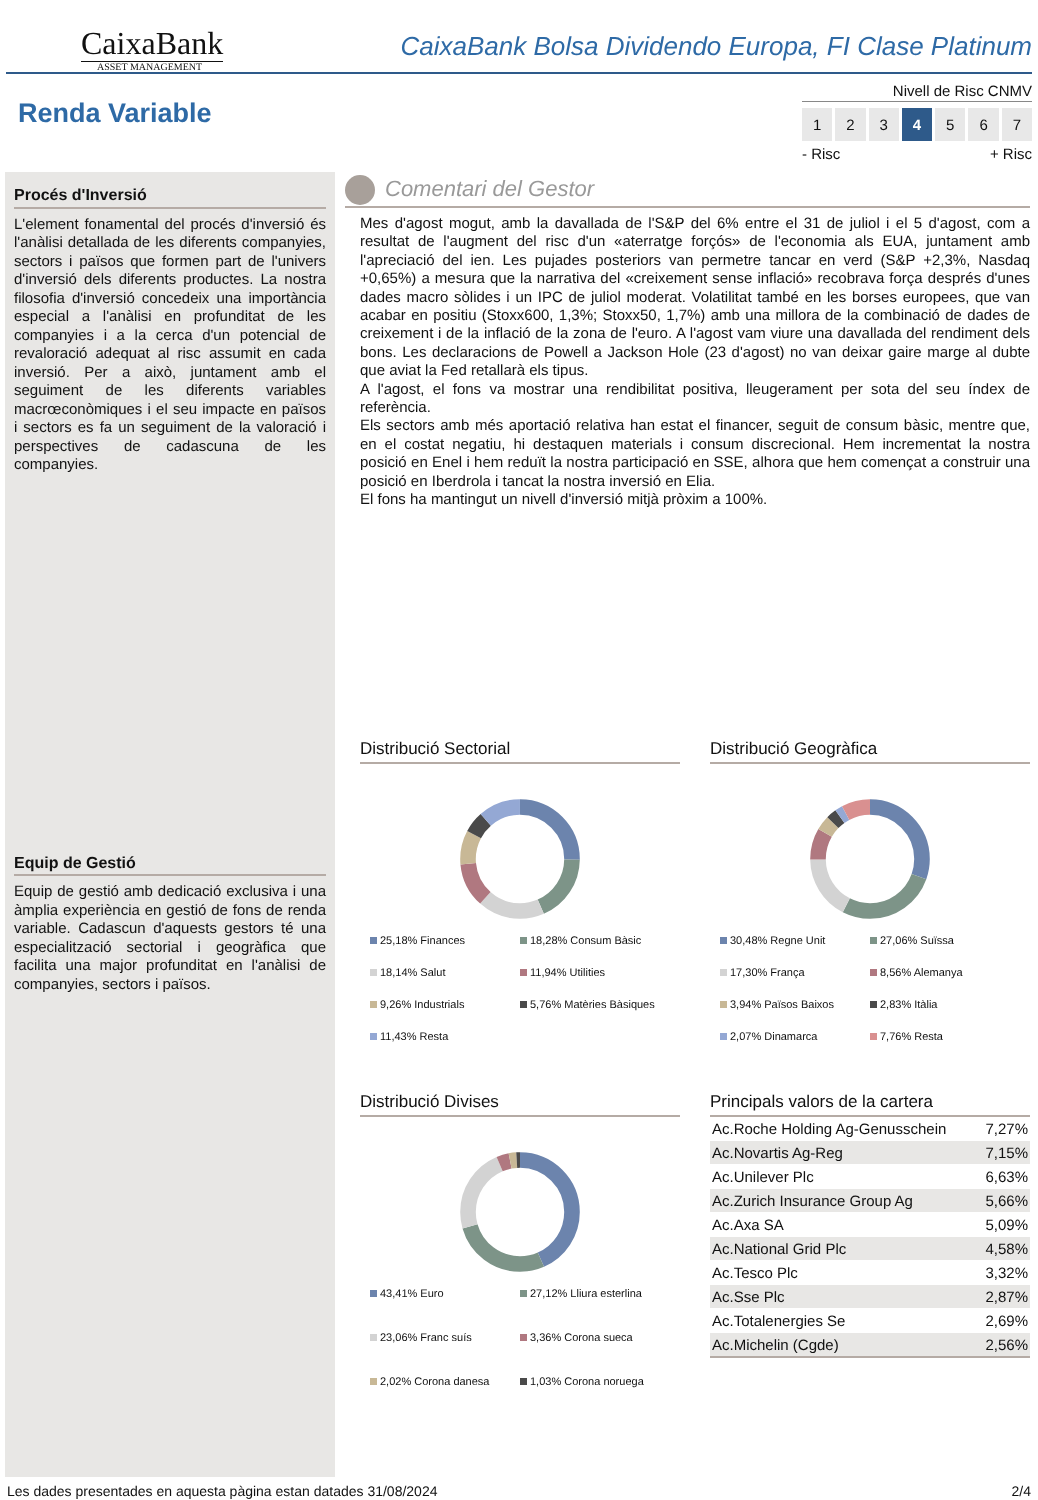CaixaBank
ASSET MANAGEMENT
CaixaBank Bolsa Dividendo Europa, FI Clase Platinum
Renda Variable
Nivell de Risc CNMV
1 2 3 4 5 6 7
- Risc + Risc
Procés d'Inversió
L'element fonamental del procés d'inversió és l'anàlisi detallada de les diferents companyies, sectors i països que formen part de l'univers d'inversió dels diferents productes. La nostra filosofia d'inversió concedeix una importància especial a l'anàlisi en profunditat de les companyies i a la cerca d'un potencial de revaloració adequat al risc assumit en cada inversió. Per a això, juntament amb el seguiment de les diferents variables macrœconòmiques i el seu impacte en països i sectors es fa un seguiment de la valoració i perspectives de cadascuna de les companyies.
Equip de Gestió
Equip de gestió amb dedicació exclusiva i una àmplia experiència en gestió de fons de renda variable. Cadascun d'aquests gestors té una especialització sectorial i geogràfica que facilita una major profunditat en l'anàlisi de companyies, sectors i països.
Comentari del Gestor
Mes d'agost mogut, amb la davallada de l'S&P del 6% entre el 31 de juliol i el 5 d'agost, com a resultat de l'augment del risc d'un «aterratge forçós» de l'economia als EUA, juntament amb l'apreciació del ien. Les pujades posteriors van permetre tancar en verd (S&P +2,3%, Nasdaq +0,65%) a mesura que la narrativa del «creixement sense inflació» recobrava força després d'unes dades macro sòlides i un IPC de juliol moderat. Volatilitat també en les borses europees, que van acabar en positiu (Stoxx600, 1,3%; Stoxx50, 1,7%) amb una millora de la combinació de dades de creixement i de la inflació de la zona de l'euro. A l'agost vam viure una davallada del rendiment dels bons. Les declaracions de Powell a Jackson Hole (23 d'agost) no van deixar gaire marge al dubte que aviat la Fed retallarà els tipus.
A l'agost, el fons va mostrar una rendibilitat positiva, lleugerament per sota del seu índex de referència.
Els sectors amb més aportació relativa han estat el financer, seguit de consum bàsic, mentre que, en el costat negatiu, hi destaquen materials i consum discrecional. Hem incrementat la nostra posició en Enel i hem reduït la nostra participació en SSE, alhora que hem començat a construir una posició en Iberdrola i tancat la nostra inversió en Elia.
El fons ha mantingut un nivell d'inversió mitjà pròxim a 100%.
Distribució Sectorial
25,18% Finances 18,28% Consum Bàsic 18,14% Salut 11,94% Utilities 9,26% Industrials 5,76% Matèries Bàsiques 11,43% Resta
Distribució Geogràfica
30,48% Regne Unit 27,06% Suïssa 17,30% França 8,56% Alemanya 3,94% Països Baixos 2,83% Itàlia 2,07% Dinamarca 7,76% Resta
Distribució Divises
43,41% Euro 27,12% Lliura esterlina 23,06% Franc suís 3,36% Corona sueca 2,02% Corona danesa 1,03% Corona noruega
Principals valors de la cartera
| Ac.Roche Holding Ag-Genusschein | 7,27% |
| Ac.Novartis Ag-Reg | 7,15% |
| Ac.Unilever Plc | 6,63% |
| Ac.Zurich Insurance Group Ag | 5,66% |
| Ac.Axa SA | 5,09% |
| Ac.National Grid Plc | 4,58% |
| Ac.Tesco Plc | 3,32% |
| Ac.Sse Plc | 2,87% |
| Ac.Totalenergies Se | 2,69% |
| Ac.Michelin (Cgde) | 2,56% |
Les dades presentades en aquesta pàgina estan datades 31/08/2024 2/4